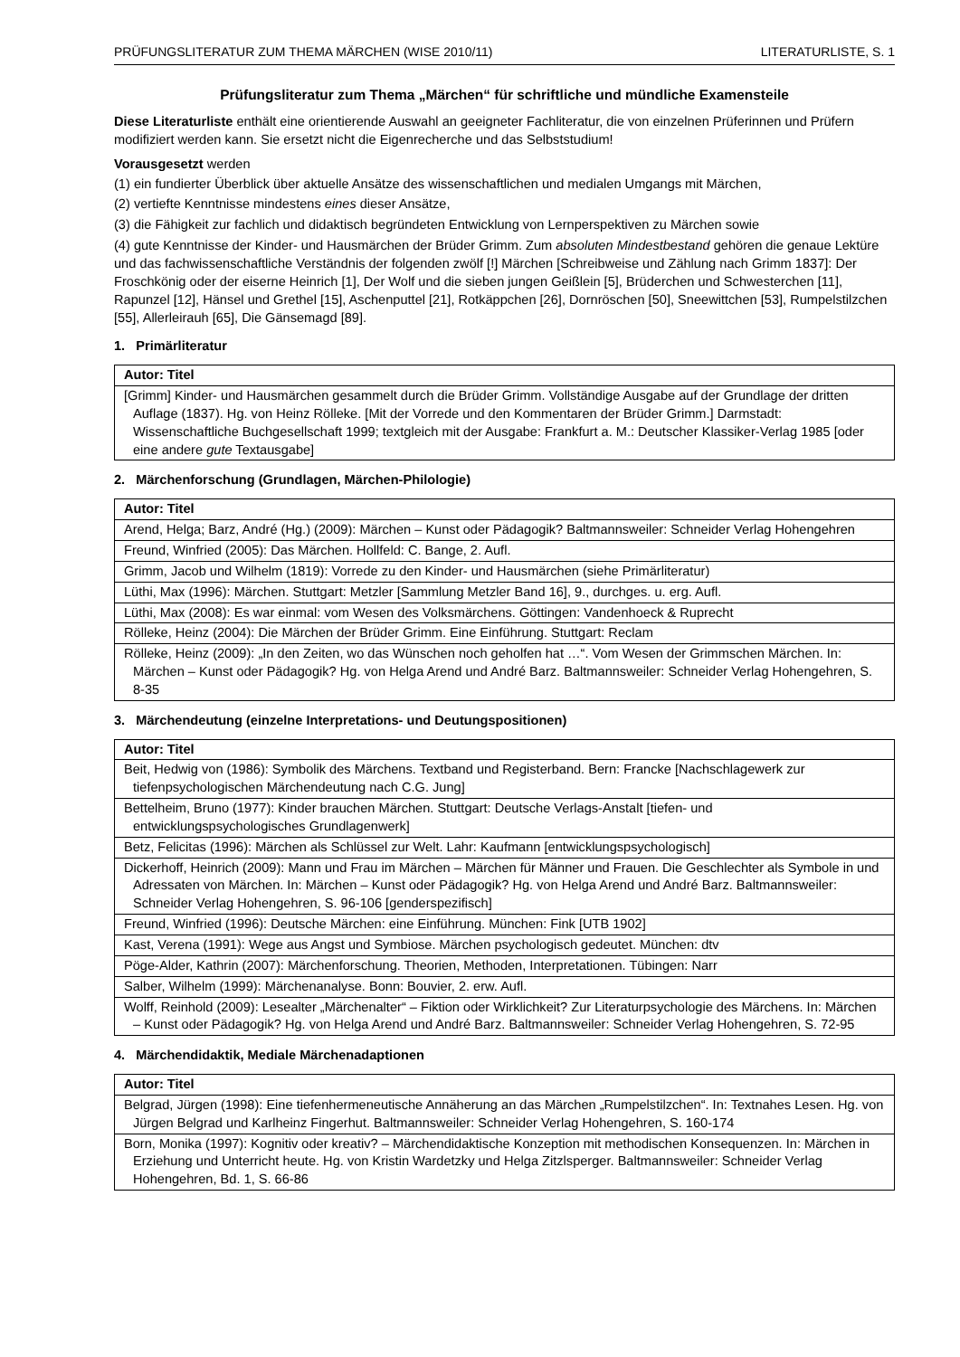PRÜFUNGSLITERATUR ZUM THEMA MÄRCHEN (WISE 2010/11) LITERATURLISTE, S. 1
Prüfungsliteratur zum Thema „Märchen“ für schriftliche und mündliche Examensteile
Diese Literaturliste enthält eine orientierende Auswahl an geeigneter Fachliteratur, die von einzelnen Prüferinnen und Prüfern modifiziert werden kann. Sie ersetzt nicht die Eigenrecherche und das Selbststudium!
Vorausgesetzt werden
(1) ein fundierter Überblick über aktuelle Ansätze des wissenschaftlichen und medialen Umgangs mit Märchen,
(2) vertiefte Kenntnisse mindestens eines dieser Ansätze,
(3) die Fähigkeit zur fachlich und didaktisch begründeten Entwicklung von Lernperspektiven zu Märchen sowie
(4) gute Kenntnisse der Kinder- und Hausmärchen der Brüder Grimm. Zum absoluten Mindestbestand gehören die genaue Lektüre und das fachwissenschaftliche Verständnis der folgenden zwölf [!] Märchen [Schreibweise und Zählung nach Grimm 1837]: Der Froschkönig oder der eiserne Heinrich [1], Der Wolf und die sieben jungen Geißlein [5], Brüderchen und Schwesterchen [11], Rapunzel [12], Hänsel und Grethel [15], Aschenputtel [21], Rotkäppchen [26], Dornröschen [50], Sneewittchen [53], Rumpelstilzchen [55], Allerleirauh [65], Die Gänsemagd [89].
1. Primärliteratur
| Autor: Titel |
| --- |
| [Grimm] Kinder- und Hausmärchen gesammelt durch die Brüder Grimm. Vollständige Ausgabe auf der Grundlage der dritten Auflage (1837). Hg. von Heinz Rölleke. [Mit der Vorrede und den Kommentaren der Brüder Grimm.] Darmstadt: Wissenschaftliche Buchgesellschaft 1999; textgleich mit der Ausgabe: Frankfurt a. M.: Deutscher Klassiker-Verlag 1985 [oder eine andere gute Textausgabe] |
2. Märchenforschung (Grundlagen, Märchen-Philologie)
| Autor: Titel |
| --- |
| Arend, Helga; Barz, André (Hg.) (2009): Märchen – Kunst oder Pädagogik? Baltmannsweiler: Schneider Verlag Hohengehren |
| Freund, Winfried (2005): Das Märchen. Hollfeld: C. Bange, 2. Aufl. |
| Grimm, Jacob und Wilhelm (1819): Vorrede zu den Kinder- und Hausmärchen (siehe Primärliteratur) |
| Lüthi, Max (1996): Märchen. Stuttgart: Metzler [Sammlung Metzler Band 16], 9., durchges. u. erg. Aufl. |
| Lüthi, Max (2008): Es war einmal: vom Wesen des Volksmärchens. Göttingen: Vandenhoeck & Ruprecht |
| Rölleke, Heinz (2004): Die Märchen der Brüder Grimm. Eine Einführung. Stuttgart: Reclam |
| Rölleke, Heinz (2009): „In den Zeiten, wo das Wünschen noch geholfen hat …“. Vom Wesen der Grimmschen Märchen. In: Märchen – Kunst oder Pädagogik? Hg. von Helga Arend und André Barz. Baltmannsweiler: Schneider Verlag Hohengehren, S. 8-35 |
3. Märchendeutung (einzelne Interpretations- und Deutungspositionen)
| Autor: Titel |
| --- |
| Beit, Hedwig von (1986): Symbolik des Märchens. Textband und Registerband. Bern: Francke [Nachschlagewerk zur tiefenpsychologischen Märchendeutung nach C.G. Jung] |
| Bettelheim, Bruno (1977): Kinder brauchen Märchen. Stuttgart: Deutsche Verlags-Anstalt [tiefen- und entwicklungspsychologisches Grundlagenwerk] |
| Betz, Felicitas (1996): Märchen als Schlüssel zur Welt. Lahr: Kaufmann [entwicklungspsychologisch] |
| Dickerhoff, Heinrich (2009): Mann und Frau im Märchen – Märchen für Männer und Frauen. Die Geschlechter als Symbole in und Adressaten von Märchen. In: Märchen – Kunst oder Pädagogik? Hg. von Helga Arend und André Barz. Baltmannsweiler: Schneider Verlag Hohengehren, S. 96-106 [genderspezifisch] |
| Freund, Winfried (1996): Deutsche Märchen: eine Einführung. München: Fink [UTB 1902] |
| Kast, Verena (1991): Wege aus Angst und Symbiose. Märchen psychologisch gedeutet. München: dtv |
| Pöge-Alder, Kathrin (2007): Märchenforschung. Theorien, Methoden, Interpretationen. Tübingen: Narr |
| Salber, Wilhelm (1999): Märchenanalyse. Bonn: Bouvier, 2. erw. Aufl. |
| Wolff, Reinhold (2009): Lesealter „Märchenalter“ – Fiktion oder Wirklichkeit? Zur Literaturpsychologie des Märchens. In: Märchen – Kunst oder Pädagogik? Hg. von Helga Arend und André Barz. Baltmannsweiler: Schneider Verlag Hohengehren, S. 72-95 |
4. Märchendidaktik, Mediale Märchenadaptionen
| Autor: Titel |
| --- |
| Belgrad, Jürgen (1998): Eine tiefenhermeneutische Annäherung an das Märchen „Rumpelstilzchen“. In: Textnahes Lesen. Hg. von Jürgen Belgrad und Karlheinz Fingerhut. Baltmannsweiler: Schneider Verlag Hohengehren, S. 160-174 |
| Born, Monika (1997): Kognitiv oder kreativ? – Märchendidaktische Konzeption mit methodischen Konsequenzen. In: Märchen in Erziehung und Unterricht heute. Hg. von Kristin Wardetzky und Helga Zitzlsperger. Baltmannsweiler: Schneider Verlag Hohengehren, Bd. 1, S. 66-86 |